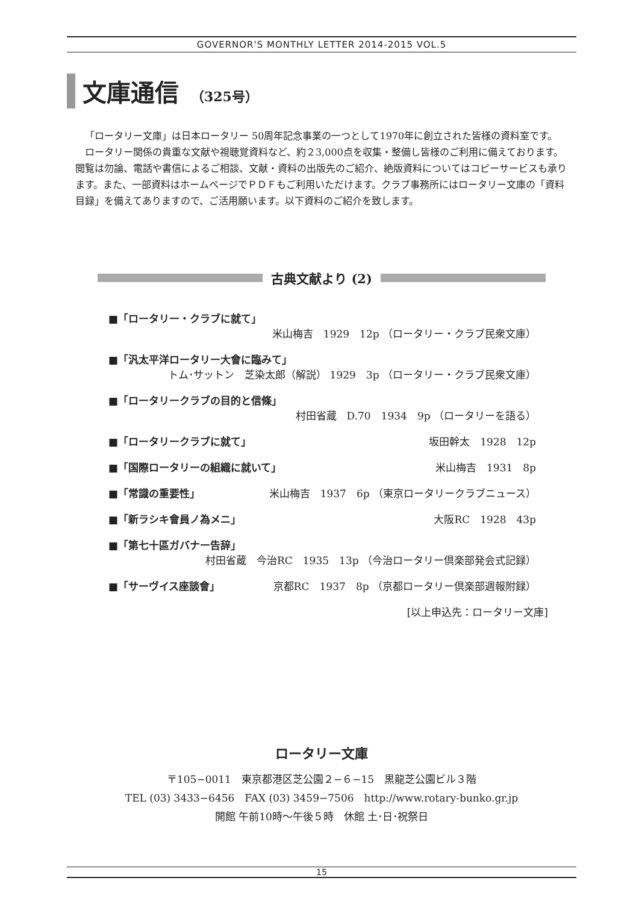GOVERNOR'S MONTHLY LETTER 2014-2015 VOL.5
文庫通信 （325号）
「ロータリー文庫」は日本ロータリー 50周年記念事業の一つとして1970年に創立された皆様の資料室です。
ロータリー関係の貴重な文献や視聴覚資料など、約２3,000点を収集・整備し皆様のご利用に備えております。閲覧は勿論、電話や書信によるご相談、文献・資料の出版先のご紹介、絶版資料についてはコピーサービスも承ります。また、一部資料はホームページでＰＤＦもご利用いただけます。クラブ事務所にはロータリー文庫の「資料目録」を備えてありますので、ご活用願います。以下資料のご紹介を致します。
古典文献より (2)
■「ロータリー・クラブに就て」
米山梅吉　1929　12p （ロータリー・クラブ民衆文庫）
■「汎太平洋ロータリー大會に臨みて」
トム･サットン　芝染太郎（解説） 1929　3p （ロータリー・クラブ民衆文庫）
■「ロータリークラブの目的と信條」
村田省蔵　D.70　1934　9p （ロータリーを語る）
■「ロータリークラブに就て」 坂田幹太　1928　12p
■「国際ロータリーの組織に就いて」 米山梅吉　1931　8p
■「常識の重要性」 米山梅吉　1937　6p （東京ロータリークラブニュース）
■「新ラシキ會員ノ為メニ」 大阪RC　1928　43p
■「第七十區ガバナー告辞」
村田省蔵　今治RC　1935　13p （今治ロータリー倶楽部発会式記録）
■「サーヴイス座談會」 京都RC　1937　8p （京都ロータリー倶楽部週報附録）
[以上申込先：ロータリー文庫]
ロータリー文庫
〒105−0011　東京都港区芝公園２−６−15　黒龍芝公園ビル３階
TEL (03) 3433−6456　FAX (03) 3459−7506　http://www.rotary-bunko.gr.jp
開館 午前10時～午後５時　休館 土･日･祝祭日
15